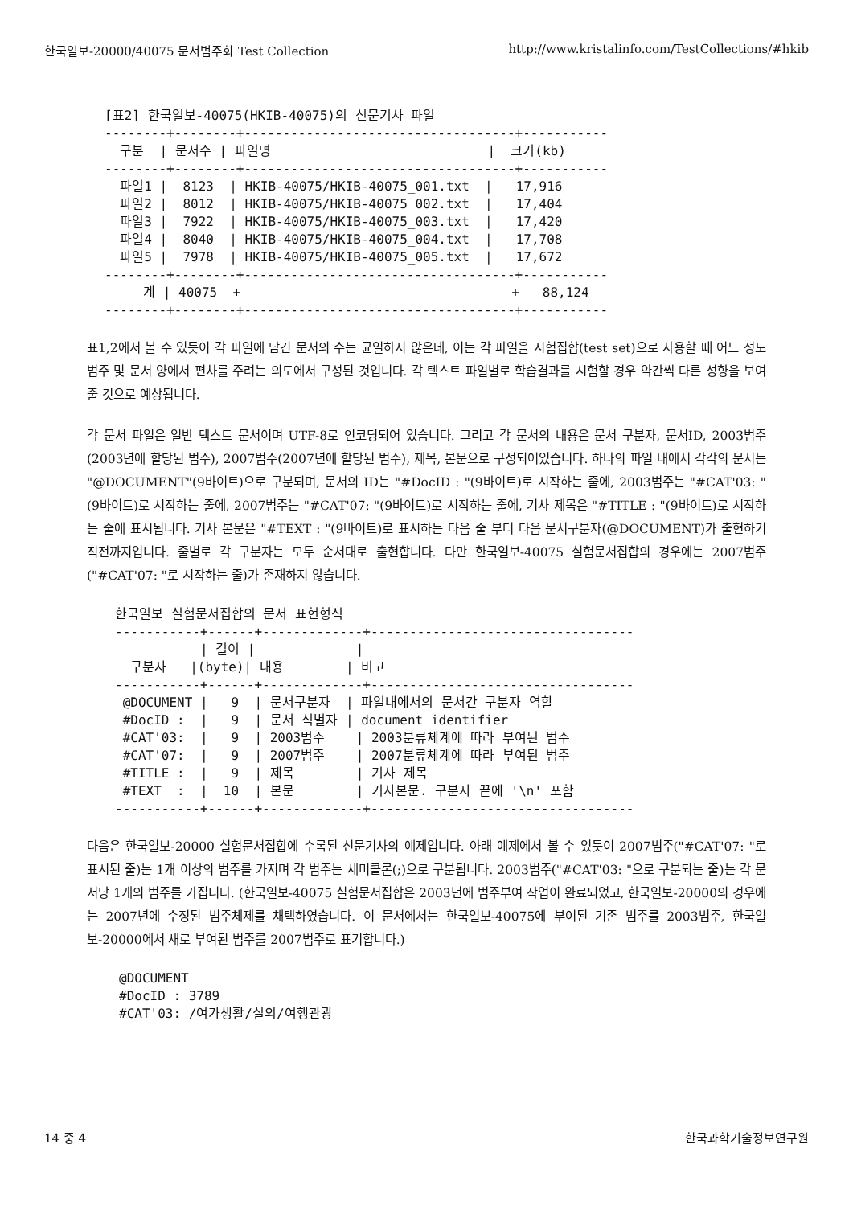한국일보-20000/40075 문서범주화 Test Collection http://www.kristalinfo.com/TestCollections/#hkib
[표2] 한국일보-40075(HKIB-40075)의 신문기사 파일
--------+--------+-----------------------------------+-----------
  구분  | 문서수 | 파일명                            |  크기(kb)
--------+--------+-----------------------------------+-----------
  파일1 |  8123  | HKIB-40075/HKIB-40075_001.txt  |   17,916
  파일2 |  8012  | HKIB-40075/HKIB-40075_002.txt  |   17,404
  파일3 |  7922  | HKIB-40075/HKIB-40075_003.txt  |   17,420
  파일4 |  8040  | HKIB-40075/HKIB-40075_004.txt  |   17,708
  파일5 |  7978  | HKIB-40075/HKIB-40075_005.txt  |   17,672
--------+--------+-----------------------------------+-----------
     계 | 40075  +                                   +   88,124
--------+--------+-----------------------------------+-----------
표1,2에서 볼 수 있듯이 각 파일에 담긴 문서의 수는 균일하지 않은데, 이는 각 파일을 시험집합(test set)으로 사용할 때 어느 정도 범주 및 문서 양에서 편차를 주려는 의도에서 구성된 것입니다. 각 텍스트 파일별로 학습결과를 시험할 경우 약간씩 다른 성향을 보여줄 것으로 예상됩니다.
각 문서 파일은 일반 텍스트 문서이며 UTF-8로 인코딩되어 있습니다. 그리고 각 문서의 내용은 문서 구분자, 문서ID, 2003범주(2003년에 할당된 범주), 2007범주(2007년에 할당된 범주), 제목, 본문으로 구성되어있습니다. 하나의 파일 내에서 각각의 문서는 "@DOCUMENT"(9바이트)으로 구분되며, 문서의 ID는 "#DocID : "(9바이트)로 시작하는 줄에, 2003범주는 "#CAT'03: "(9바이트)로 시작하는 줄에, 2007범주는 "#CAT'07: "(9바이트)로 시작하는 줄에, 기사 제목은 "#TITLE : "(9바이트)로 시작하는 줄에 표시됩니다. 기사 본문은 "#TEXT : "(9바이트)로 표시하는 다음 줄 부터 다음 문서구분자(@DOCUMENT)가 출현하기 직전까지입니다. 줄별로 각 구분자는 모두 순서대로 출현합니다. 다만 한국일보-40075 실험문서집합의 경우에는 2007범주("#CAT'07: "로 시작하는 줄)가 존재하지 않습니다.
한국일보 실험문서집합의 문서 표현형식
-----------+------+-------------+----------------------------------
           | 길이 |             |
  구분자   |(byte)| 내용        | 비고
-----------+------+-------------+----------------------------------
 @DOCUMENT |   9  | 문서구분자  | 파일내에서의 문서간 구분자 역할
 #DocID :  |   9  | 문서 식별자 | document identifier
 #CAT'03:  |   9  | 2003범주    | 2003분류체계에 따라 부여된 범주
 #CAT'07:  |   9  | 2007범주    | 2007분류체계에 따라 부여된 범주
 #TITLE :  |   9  | 제목        | 기사 제목
 #TEXT  :  |  10  | 본문        | 기사본문. 구분자 끝에 '\n' 포함
-----------+------+-------------+----------------------------------
다음은 한국일보-20000 실험문서집합에 수록된 신문기사의 예제입니다. 아래 예제에서 볼 수 있듯이 2007범주("#CAT'07: "로 표시된 줄)는 1개 이상의 범주를 가지며 각 범주는 세미콜론(;)으로 구분됩니다. 2003범주("#CAT'03: "으로 구분되는 줄)는 각 문서당 1개의 범주를 가집니다. (한국일보-40075 실험문서집합은 2003년에 범주부여 작업이 완료되었고, 한국일보-20000의 경우에는 2007년에 수정된 범주체제를 채택하였습니다. 이 문서에서는 한국일보-40075에 부여된 기존 범주를 2003범주, 한국일보-20000에서 새로 부여된 범주를 2007범주로 표기합니다.)
@DOCUMENT
#DocID : 3789
#CAT'03: /여가생활/실외/여행관광
14 중 4 한국과학기술정보연구원